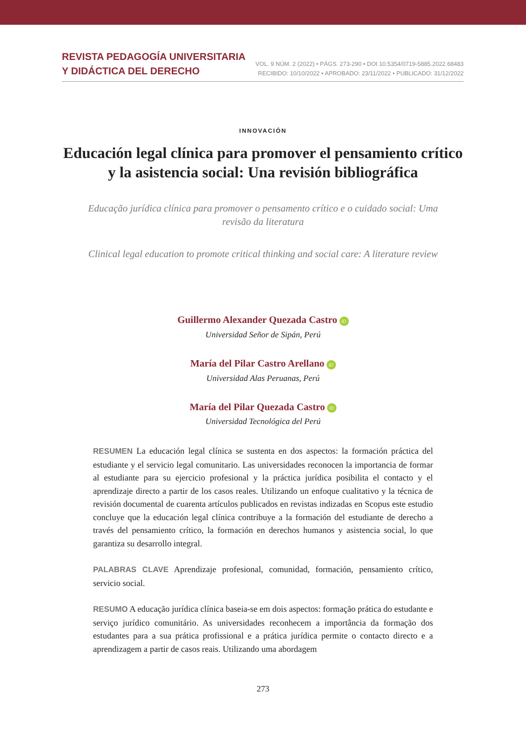REVISTA PEDAGOGÍA UNIVERSITARIA
Y DIDÁCTICA DEL DERECHO
VOL. 9 NÚM. 2 (2022) • PÁGS. 273-290 • DOI 10.5354/0719-5885.2022.68483
RECIBIDO: 10/10/2022 • APROBADO: 23/11/2022 • PUBLICADO: 31/12/2022
INNOVACIÓN
Educación legal clínica para promover el pensamiento crítico y la asistencia social: Una revisión bibliográfica
Educação jurídica clínica para promover o pensamento crítico e o cuidado social: Uma revisão da literatura
Clinical legal education to promote critical thinking and social care: A literature review
Guillermo Alexander Quezada Castro iD
Universidad Señor de Sipán, Perú
María del Pilar Castro Arellano iD
Universidad Alas Peruanas, Perú
María del Pilar Quezada Castro iD
Universidad Tecnológica del Perú
RESUMEN La educación legal clínica se sustenta en dos aspectos: la formación práctica del estudiante y el servicio legal comunitario. Las universidades reconocen la importancia de formar al estudiante para su ejercicio profesional y la práctica jurídica posibilita el contacto y el aprendizaje directo a partir de los casos reales. Utilizando un enfoque cualitativo y la técnica de revisión documental de cuarenta artículos publicados en revistas indizadas en Scopus este estudio concluye que la educación legal clínica contribuye a la formación del estudiante de derecho a través del pensamiento crítico, la formación en derechos humanos y asistencia social, lo que garantiza su desarrollo integral.
PALABRAS CLAVE Aprendizaje profesional, comunidad, formación, pensamiento crítico, servicio social.
RESUMO A educação jurídica clínica baseia-se em dois aspectos: formação prática do estudante e serviço jurídico comunitário. As universidades reconhecem a importância da formação dos estudantes para a sua prática profissional e a prática jurídica permite o contacto directo e a aprendizagem a partir de casos reais. Utilizando uma abordagem
273